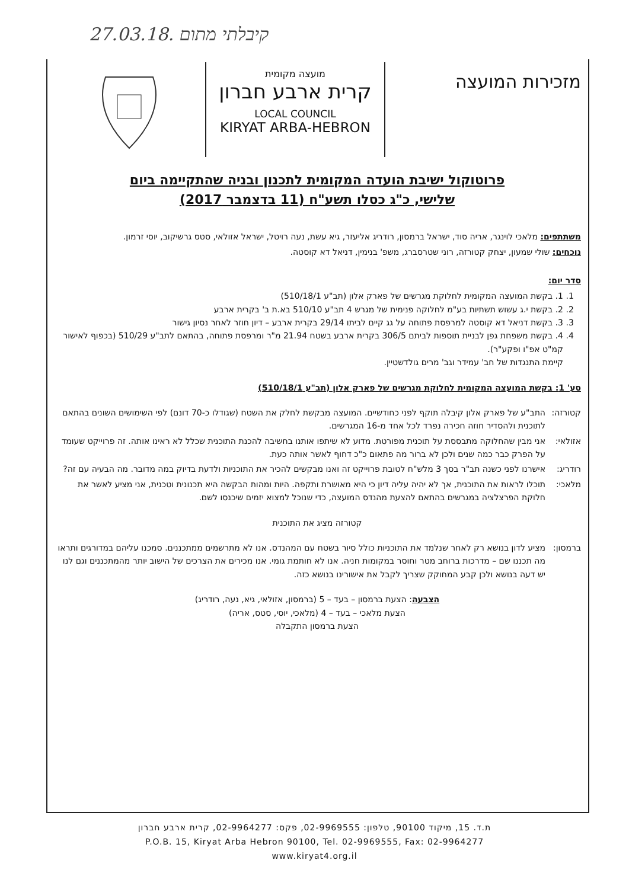קיבלתי מתום .27.03.18
מזכירות המועצה
מועצה מקומית
קרית ארבע חברון
LOCAL COUNCIL
KIRYAT ARBA-HEBRON
פרוטוקול ישיבת הועדה המקומית לתכנון ובניה שהתקיימה ביום
שלישי, כ"ג כסלו תשע"ח (11 בדצמבר 2017)
משתתפים: מלאכי לוינגר, אריה סוד, ישראל ברמסון, רודריג אליעזר, גיא עשת, נעה רויטל, ישראל אזולאי, סטס גרשיקוב, יוסי זרמון.
נוכחים: שולי שמעון, יצחק קטורזה, רוני שטרסברג, משפ' בנימין, דניאל דא קוסטה.
סדר יום:
1. 1. בקשת המועצה המקומית לחלוקת מגרשים של פארק אלון (תב"ע 510/18/1)
2. 2. בקשת י.ג עשוש תשתיות בע"מ לחלוקה פנימית של מגרש 4 תב"ע 510/10 בא.ת ב' בקרית ארבע
3. 3. בקשת דניאל דא קוסטה למרפסת פתוחה על גג קיים לביתו 29/14 בקרית ארבע – דיון חוזר לאחר נסיון גישור
4. 4. בקשת משפחת גפן לבניית תוספות לביתם 306/5 בקרית ארבע בשטח 21.94 מ"ר ומרפסת פתוחה, בהתאם לתב"ע 510/29 (בכפוף לאישור קמ"ט אפ"ו ופקע"ר).
קיימת התנגדות של חב' עמידר וגב' מרים גולדשטיין.
סע' 1: בקשת המועצה המקומית לחלוקת מגרשים של פארק אלון (תב"ע 510/18/1)
קטורזה: התב"ע של פארק אלון קיבלה תוקף לפני כחודשיים. המועצה מבקשת לחלק את השטח (שגודלו כ-70 דונם) לפי השימושים השונים בהתאם לתוכנית ולהסדיר חוזה חכירה נפרד לכל אחד מ-16 המגרשים.
אזולאי: אני מבין שהחלוקה מתבססת על תוכנית מפורטת. מדוע לא שיתפו אותנו בחשיבה להכנת התוכנית שכלל לא ראינו אותה. זה פרוייקט שעומד על הפרק כבר כמה שנים ולכן לא ברור מה פתאום כ"כ דחוף לאשר אותה כעת.
רודריג: אישרנו לפני כשנה תב"ר בסך 3 מלש"ח לטובת פרוייקט זה ואנו מבקשים להכיר את התוכניות ולדעת בדיוק במה מדובר. מה הבעיה עם זה?
מלאכי: תוכלו לראות את התוכנית, אך לא יהיה עליה דיון כי היא מאושרת ותקפה. היות ומהות הבקשה היא תכנונית וטכנית, אני מציע לאשר את חלוקת הפרצלציה במגרשים בהתאם להצעת מהנדס המועצה, כדי שנוכל למצוא יזמים שיכנסו לשם.
קטורזה מציג את התוכנית
ברמסון: מציע לדון בנושא רק לאחר שנלמד את התוכניות כולל סיור בשטח עם המהנדס. אנו לא מתרשמים ממתכננים. סמכנו עליהם במדורגים ותראו מה תכננו שם – מדרכות ברוחב מטר וחוסר במקומות חניה. אנו לא חותמת גומי. אנו מכירים את הצרכים של הישוב יותר מהמתכננים וגם לנו יש דעה בנושא ולכן קבע המחוקק שצריך לקבל את אישורינו בנושא כזה.
הצבעה: הצעת ברמסון – בעד – 5 (ברמסון, אזולאי, גיא, נעה, רודריג)
הצעת מלאכי – בעד – 4 (מלאכי, יוסי, סטס, אריה)
הצעת ברמסון התקבלה
ת.ד. 15, מיקוד 90100, טלפון: 02-9969555, פקס: 02-9964277, קרית ארבע חברון
P.O.B. 15, Kiryat Arba Hebron 90100, Tel. 02-9969555, Fax: 02-9964277
www.kiryat4.org.il